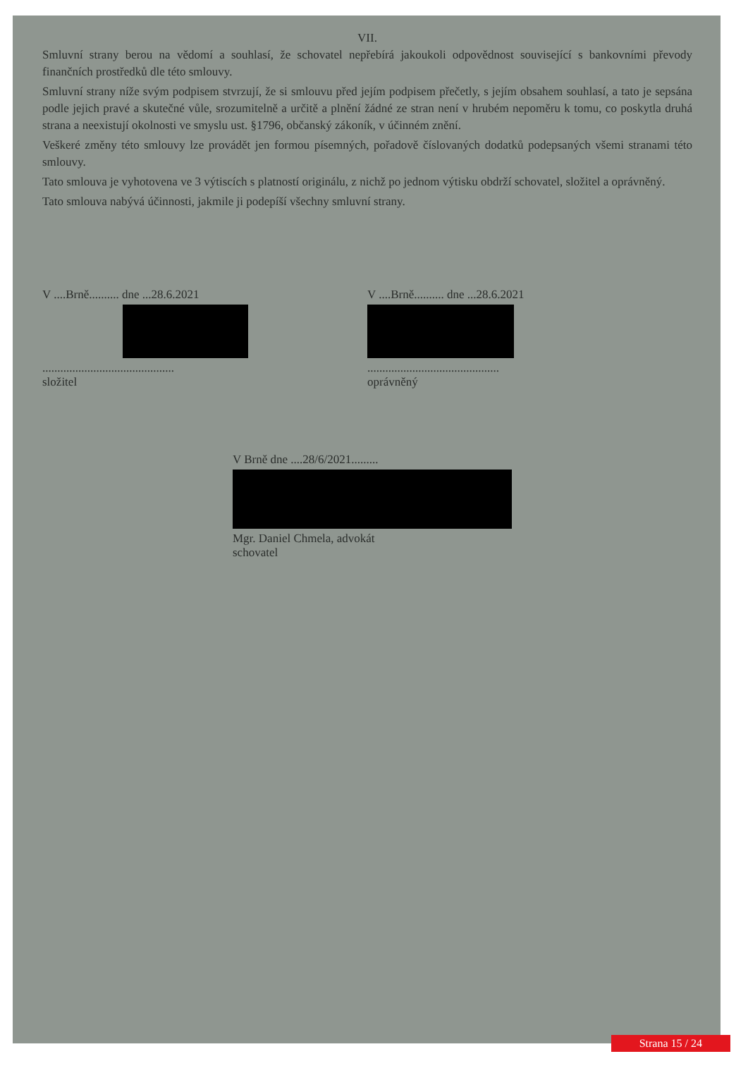VII.
Smluvní strany berou na vědomí a souhlasí, že schovatel nepřebírá jakoukoli odpovědnost související s bankovními převody finančních prostředků dle této smlouvy.
Smluvní strany níže svým podpisem stvrzují, že si smlouvu před jejím podpisem přečetly, s jejím obsahem souhlasí, a tato je sepsána podle jejich pravé a skutečné vůle, srozumitelně a určitě a plnění žádné ze stran není v hrubém nepoměru k tomu, co poskytla druhá strana a neexistují okolnosti ve smyslu ust. §1796, občanský zákoník, v účinném znění.
Veškeré změny této smlouvy lze provádět jen formou písemných, pořadově číslovaných dodatků podepsaných všemi stranami této smlouvy.
Tato smlouva je vyhotovena ve 3 výtiscích s platností originálu, z nichž po jednom výtisku obdrží schovatel, složitel a oprávněný.
Tato smlouva nabývá účinnosti, jakmile ji podepíší všechny smluvní strany.
V ....Brně.......... dne ...28.6.2021
............................................
složitel
V ....Brně.......... dne ...28.6.2021
............................................
oprávněný
V Brně dne ....28/6/2021.........
Mgr. Daniel Chmela, advokát
schovatel
Strana 15 / 24